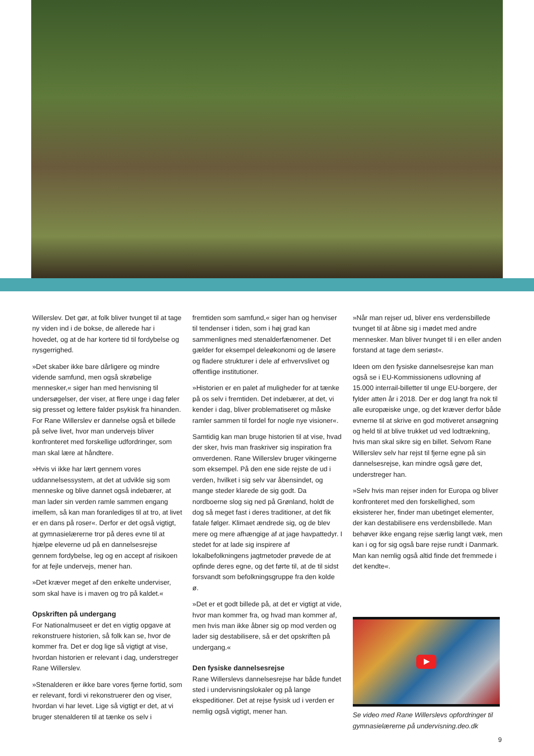Willerslev. Det gør, at folk bliver tvunget til at tage ny viden ind i de bokse, de allerede har i hovedet, og at de har kortere tid til fordybelse og nysgerrighed.
»Det skaber ikke bare dårligere og mindre vidende samfund, men også skrøbelige mennesker,« siger han med henvisning til undersøgelser, der viser, at flere unge i dag føler sig presset og lettere falder psykisk fra hinanden. For Rane Willerslev er dannelse også et billede på selve livet, hvor man undervejs bliver konfronteret med forskellige udfordringer, som man skal lære at håndtere.
»Hvis vi ikke har lært gennem vores uddannelsessystem, at det at udvikle sig som menneske og blive dannet også indebærer, at man lader sin verden ramle sammen engang imellem, så kan man foranlediges til at tro, at livet er en dans på roser«. Derfor er det også vigtigt, at gymnasielærerne tror på deres evne til at hjælpe eleverne ud på en dannelsesrejse gennem fordybelse, leg og en accept af risikoen for at fejle undervejs, mener han.
»Det kræver meget af den enkelte underviser, som skal have is i maven og tro på kaldet.«
Opskriften på undergang
For Nationalmuseet er det en vigtig opgave at rekonstruere historien, så folk kan se, hvor de kommer fra. Det er dog lige så vigtigt at vise, hvordan historien er relevant i dag, understreger Rane Willerslev.
»Stenalderen er ikke bare vores fjerne fortid, som er relevant, fordi vi rekonstruerer den og viser, hvordan vi har levet. Lige så vigtigt er det, at vi bruger stenalderen til at tænke os selv i
fremtiden som samfund,« siger han og henviser til tendenser i tiden, som i høj grad kan sammenlignes med stenalderfænomener. Det gælder for eksempel deleøkonomi og de løsere og fladere strukturer i dele af erhvervslivet og offentlige institutioner.
»Historien er en palet af muligheder for at tænke på os selv i fremtiden. Det indebærer, at det, vi kender i dag, bliver problematiseret og måske ramler sammen til fordel for nogle nye visioner«.
Samtidig kan man bruge historien til at vise, hvad der sker, hvis man fraskriver sig inspiration fra omverdenen. Rane Willerslev bruger vikingerne som eksempel. På den ene side rejste de ud i verden, hvilket i sig selv var åbensindet, og mange steder klarede de sig godt. Da nordboerne slog sig ned på Grønland, holdt de dog så meget fast i deres traditioner, at det fik fatale følger. Klimaet ændrede sig, og de blev mere og mere afhængige af at jage havpattedyr. I stedet for at lade sig inspirere af lokalbefolkningens jagtmetoder prøvede de at opfinde deres egne, og det førte til, at de til sidst forsvandt som befolkningsgruppe fra den kolde ø.
»Det er et godt billede på, at det er vigtigt at vide, hvor man kommer fra, og hvad man kommer af, men hvis man ikke åbner sig op mod verden og lader sig destabilisere, så er det opskriften på undergang.«
Den fysiske dannelsesrejse
Rane Willerslevs dannelsesrejse har både fundet sted i undervisningslokaler og på lange ekspeditioner. Det at rejse fysisk ud i verden er nemlig også vigtigt, mener han.
»Når man rejser ud, bliver ens verdensbillede tvunget til at åbne sig i mødet med andre mennesker. Man bliver tvunget til i en eller anden forstand at tage dem seriøst«.
Ideen om den fysiske dannelsesrejse kan man også se i EU-Kommissionens udlovning af 15.000 interrail-billetter til unge EU-borgere, der fylder atten år i 2018. Der er dog langt fra nok til alle europæiske unge, og det kræver derfor både evnerne til at skrive en god motiveret ansøgning og held til at blive trukket ud ved lodtrækning, hvis man skal sikre sig en billet. Selvom Rane Willerslev selv har rejst til fjerne egne på sin dannelsesrejse, kan mindre også gøre det, understreger han.
»Selv hvis man rejser inden for Europa og bliver konfronteret med den forskellighed, som eksisterer her, finder man ubetinget elementer, der kan destabilisere ens verdensbillede. Man behøver ikke engang rejse særlig langt væk, men kan i og for sig også bare rejse rundt i Danmark. Man kan nemlig også altid finde det fremmede i det kendte«.
Se video med Rane Willerslevs opfordringer til gymnasielærerne på undervisning.deo.dk
9